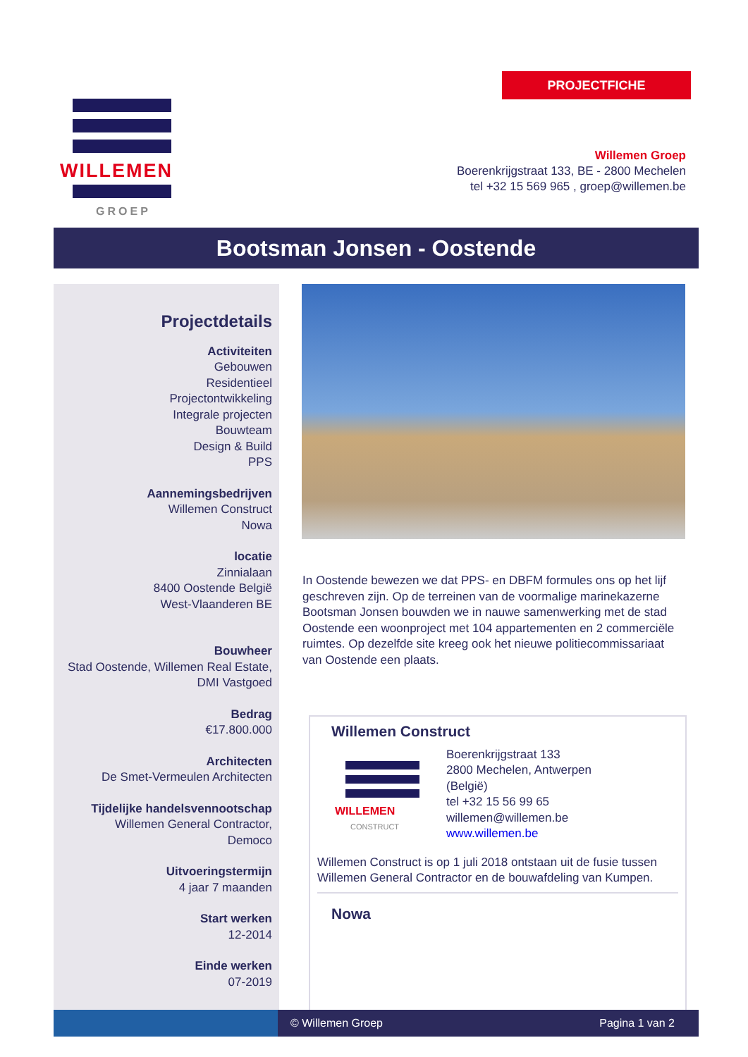PROJECTFICHE
WILLEMEN
GROEP
Willemen Groep
Boerenkrijgstraat 133, BE - 2800 Mechelen
tel +32 15 569 965 , groep@willemen.be
Bootsman Jonsen - Oostende
Projectdetails
Activiteiten
Gebouwen
Residentieel
Projectontwikkeling
Integrale projecten
Bouwteam
Design & Build
PPS
Aannemingsbedrijven
Willemen Construct
Nowa
locatie
Zinnialaan
8400 Oostende België
West-Vlaanderen BE
Bouwheer
Stad Oostende, Willemen Real Estate,
DMI Vastgoed
Bedrag
€17.800.000
Architecten
De Smet-Vermeulen Architecten
Tijdelijke handelsvennootschap
Willemen General Contractor,
Democo
Uitvoeringstermijn
4 jaar 7 maanden
Start werken
12-2014
Einde werken
07-2019
In Oostende bewezen we dat PPS- en DBFM formules ons op het lijf geschreven zijn. Op de terreinen van de voormalige marinekazerne Bootsman Jonsen bouwden we in nauwe samenwerking met de stad Oostende een woonproject met 104 appartementen en 2 commerciële ruimtes. Op dezelfde site kreeg ook het nieuwe politiecommissariaat van Oostende een plaats.
Willemen Construct
WILLEMEN
CONSTRUCT
Boerenkrijgstraat 133
2800 Mechelen, Antwerpen
(België)
tel +32 15 56 99 65
willemen@willemen.be
www.willemen.be
Willemen Construct is op 1 juli 2018 ontstaan uit de fusie tussen Willemen General Contractor en de bouwafdeling van Kumpen.
Nowa
© Willemen Groep Pagina 1 van 2